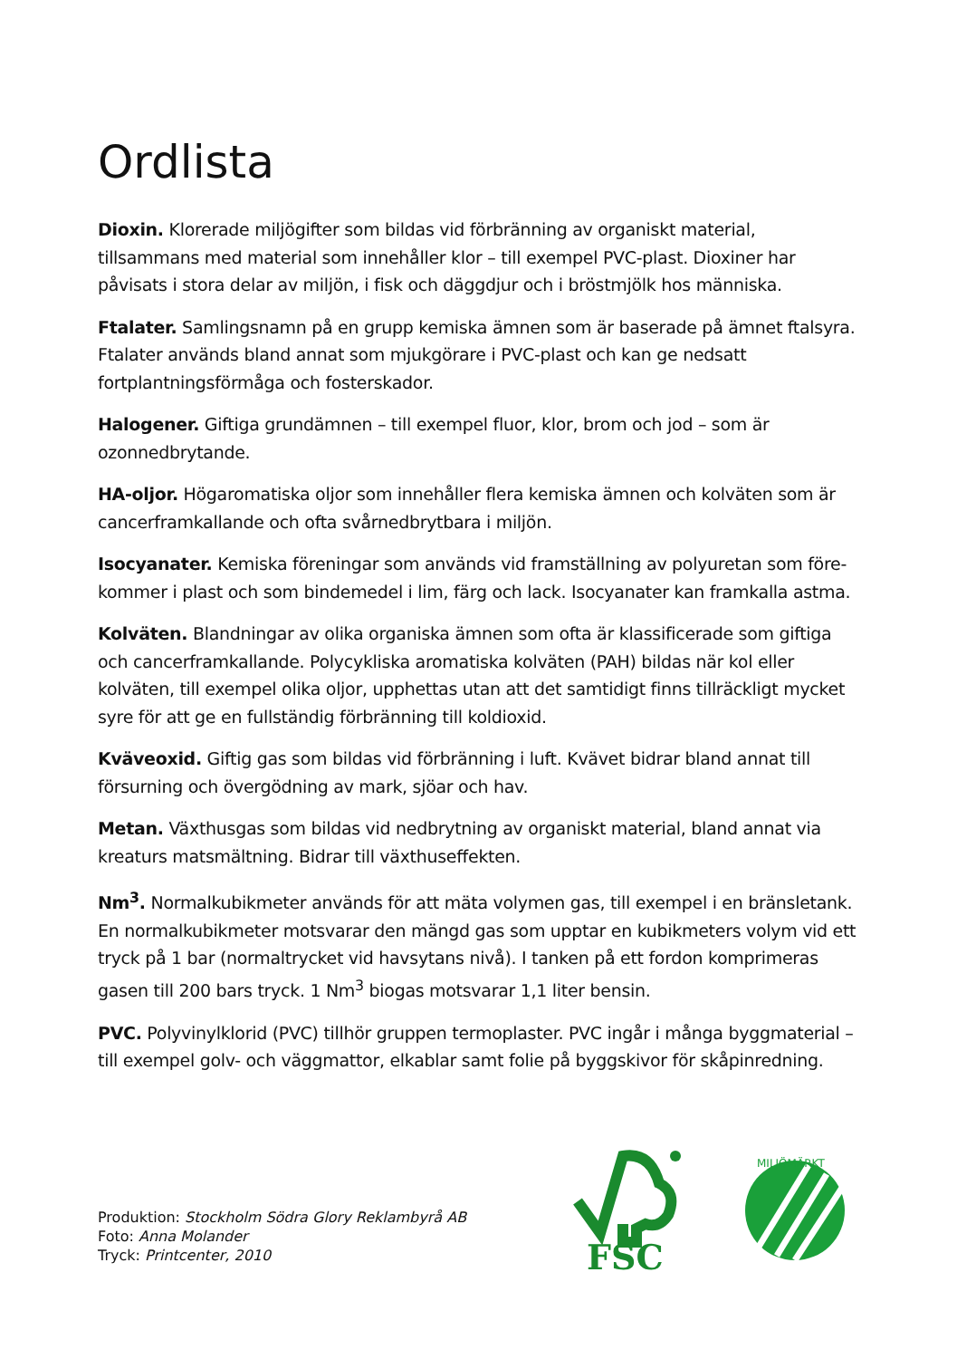Ordlista
Dioxin. Klorerade miljögifter som bildas vid förbränning av organiskt material, tillsammans med material som innehåller klor – till exempel PVC-plast. Dioxiner har påvisats i stora delar av miljön, i fisk och däggdjur och i bröstmjölk hos människa.
Ftalater. Samlingsnamn på en grupp kemiska ämnen som är baserade på ämnet ftalsyra. Ftalater används bland annat som mjukgörare i PVC-plast och kan ge nedsatt fortplantningsförmåga och fosterskador.
Halogener. Giftiga grundämnen – till exempel fluor, klor, brom och jod – som är ozonnedbrytande.
HA-oljor. Högaromatiska oljor som innehåller flera kemiska ämnen och kolväten som är cancerframkallande och ofta svårnedbrytbara i miljön.
Isocyanater. Kemiska föreningar som används vid framställning av polyuretan som före­kommer i plast och som bindemedel i lim, färg och lack. Isocyanater kan framkalla astma.
Kolväten. Blandningar av olika organiska ämnen som ofta är klassificerade som giftiga och cancerframkallande. Polycykliska aromatiska kolväten (PAH) bildas när kol eller kolväten, till exempel olika oljor, upphettas utan att det samtidigt finns tillräckligt mycket syre för att ge en fullständig förbränning till koldioxid.
Kväveoxid. Giftig gas som bildas vid förbränning i luft. Kvävet bidrar bland annat till försurning och övergödning av mark, sjöar och hav.
Metan. Växthusgas som bildas vid nedbrytning av organiskt material, bland annat via kreaturs matsmältning. Bidrar till växthuseffekten.
Nm<sup>3</sup>. Normalkubikmeter används för att mäta volymen gas, till exempel i en bränsletank. En normalkubikmeter motsvarar den mängd gas som upptar en kubikmeters volym vid ett tryck på 1 bar (normaltrycket vid havsytans nivå). I tanken på ett fordon komprimeras gasen till 200 bars tryck. 1 Nm<sup>3</sup> biogas motsvarar 1,1 liter bensin.
PVC. Polyvinylklorid (PVC) tillhör gruppen termoplaster. PVC ingår i många byggmaterial – till exempel golv- och väggmattor, elkablar samt folie på byggskivor för skåpinredning.
Produktion: Stockholm Södra Glory Reklambyrå AB
Foto: Anna Molander
Tryck: Printcenter, 2010
FSC
MILJÖMÄRKT